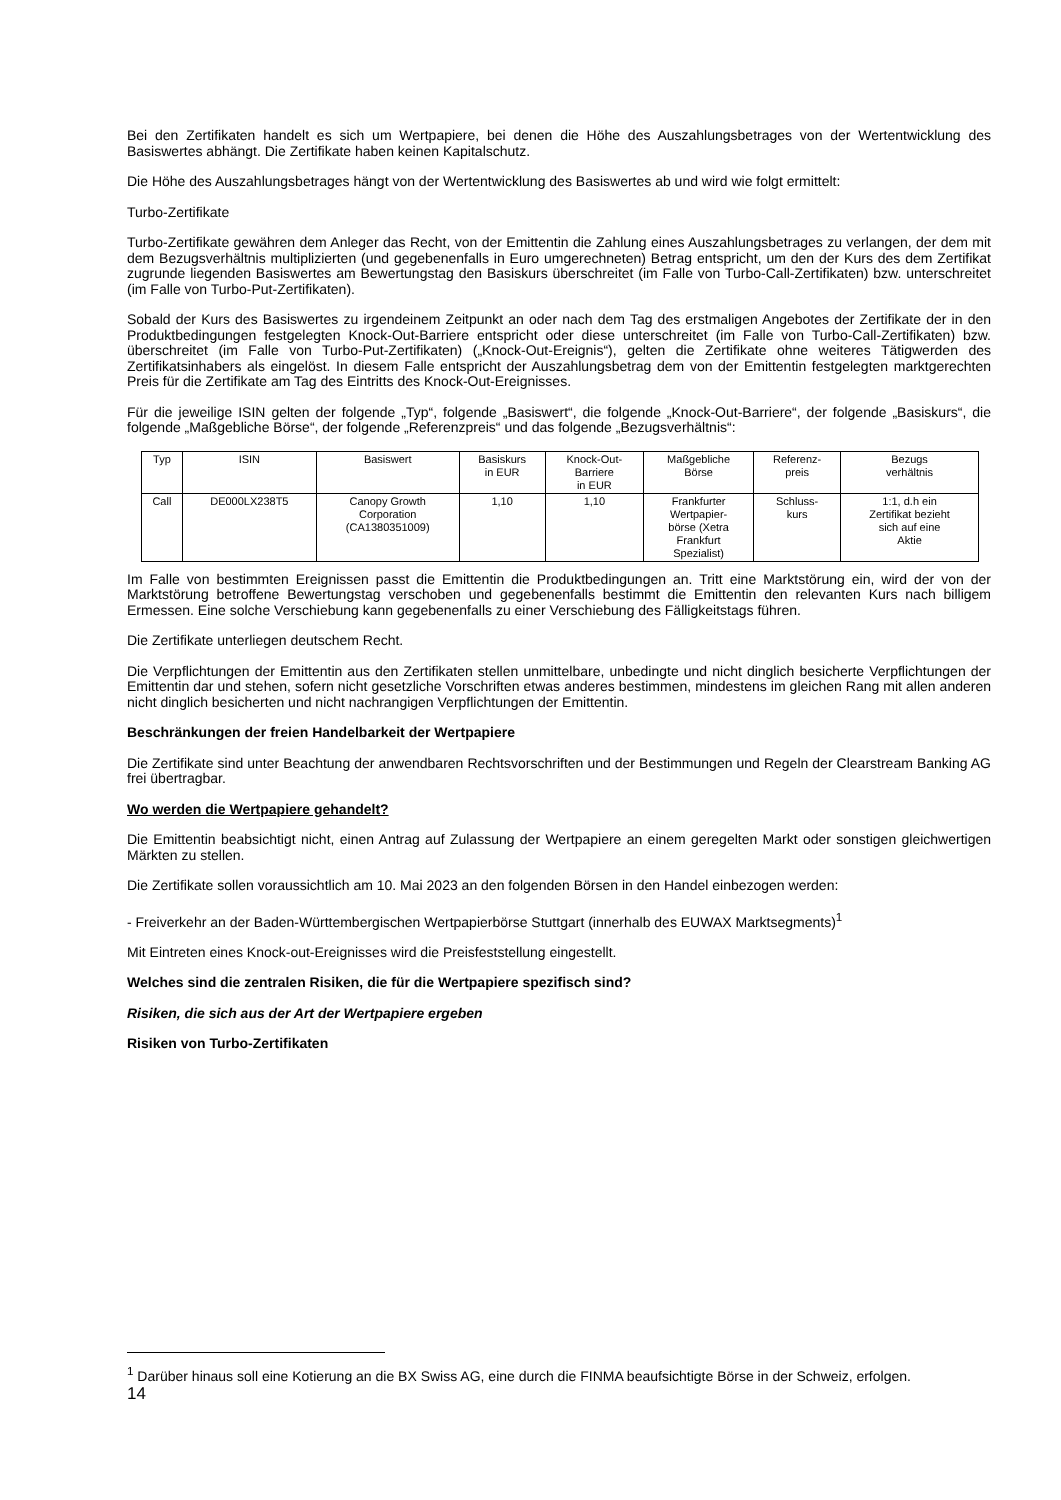Bei den Zertifikaten handelt es sich um Wertpapiere, bei denen die Höhe des Auszahlungsbetrages von der Wertentwicklung des Basiswertes abhängt. Die Zertifikate haben keinen Kapitalschutz.
Die Höhe des Auszahlungsbetrages hängt von der Wertentwicklung des Basiswertes ab und wird wie folgt ermittelt:
Turbo-Zertifikate
Turbo-Zertifikate gewähren dem Anleger das Recht, von der Emittentin die Zahlung eines Auszahlungsbetrages zu verlangen, der dem mit dem Bezugsverhältnis multiplizierten (und gegebenenfalls in Euro umgerechneten) Betrag entspricht, um den der Kurs des dem Zertifikat zugrunde liegenden Basiswertes am Bewertungstag den Basiskurs überschreitet (im Falle von Turbo-Call-Zertifikaten) bzw. unterschreitet (im Falle von Turbo-Put-Zertifikaten).
Sobald der Kurs des Basiswertes zu irgendeinem Zeitpunkt an oder nach dem Tag des erstmaligen Angebotes der Zertifikate der in den Produktbedingungen festgelegten Knock-Out-Barriere entspricht oder diese unterschreitet (im Falle von Turbo-Call-Zertifikaten) bzw. überschreitet (im Falle von Turbo-Put-Zertifikaten) („Knock-Out-Ereignis“), gelten die Zertifikate ohne weiteres Tätigwerden des Zertifikatsinhabers als eingelöst. In diesem Falle entspricht der Auszahlungsbetrag dem von der Emittentin festgelegten marktgerechten Preis für die Zertifikate am Tag des Eintritts des Knock-Out-Ereignisses.
Für die jeweilige ISIN gelten der folgende „Typ“, folgende „Basiswert“, die folgende „Knock-Out-Barriere“, der folgende „Basiskurs“, die folgende „Maßgebliche Börse“, der folgende „Referenzpreis“ und das folgende „Bezugsverhältnis“:
| Typ | ISIN | Basiswert | Basiskurs in EUR | Knock-Out- Barriere in EUR | Maßgebliche Börse | Referenz- preis | Bezugs verhältnis |
| --- | --- | --- | --- | --- | --- | --- | --- |
| Call | DE000LX238T5 | Canopy Growth Corporation (CA1380351009) | 1,10 | 1,10 | Frankfurter Wertpapier- börse (Xetra Frankfurt Spezialist) | Schluss- kurs | 1:1, d.h ein Zertifikat bezieht sich auf eine Aktie |
Im Falle von bestimmten Ereignissen passt die Emittentin die Produktbedingungen an. Tritt eine Marktstörung ein, wird der von der Marktstörung betroffene Bewertungstag verschoben und gegebenenfalls bestimmt die Emittentin den relevanten Kurs nach billigem Ermessen. Eine solche Verschiebung kann gegebenenfalls zu einer Verschiebung des Fälligkeitstags führen.
Die Zertifikate unterliegen deutschem Recht.
Die Verpflichtungen der Emittentin aus den Zertifikaten stellen unmittelbare, unbedingte und nicht dinglich besicherte Verpflichtungen der Emittentin dar und stehen, sofern nicht gesetzliche Vorschriften etwas anderes bestimmen, mindestens im gleichen Rang mit allen anderen nicht dinglich besicherten und nicht nachrangigen Verpflichtungen der Emittentin.
Beschränkungen der freien Handelbarkeit der Wertpapiere
Die Zertifikate sind unter Beachtung der anwendbaren Rechtsvorschriften und der Bestimmungen und Regeln der Clearstream Banking AG frei übertragbar.
Wo werden die Wertpapiere gehandelt?
Die Emittentin beabsichtigt nicht, einen Antrag auf Zulassung der Wertpapiere an einem geregelten Markt oder sonstigen gleichwertigen Märkten zu stellen.
Die Zertifikate sollen voraussichtlich am 10. Mai 2023 an den folgenden Börsen in den Handel einbezogen werden:
- Freiverkehr an der Baden-Württembergischen Wertpapierbörse Stuttgart (innerhalb des EUWAX Marktsegments)<sup>1</sup>
Mit Eintreten eines Knock-out-Ereignisses wird die Preisfeststellung eingestellt.
Welches sind die zentralen Risiken, die für die Wertpapiere spezifisch sind?
Risiken, die sich aus der Art der Wertpapiere ergeben
Risiken von Turbo-Zertifikaten
<sup>1</sup> Darüber hinaus soll eine Kotierung an die BX Swiss AG, eine durch die FINMA beaufsichtigte Börse in der Schweiz, erfolgen.
14